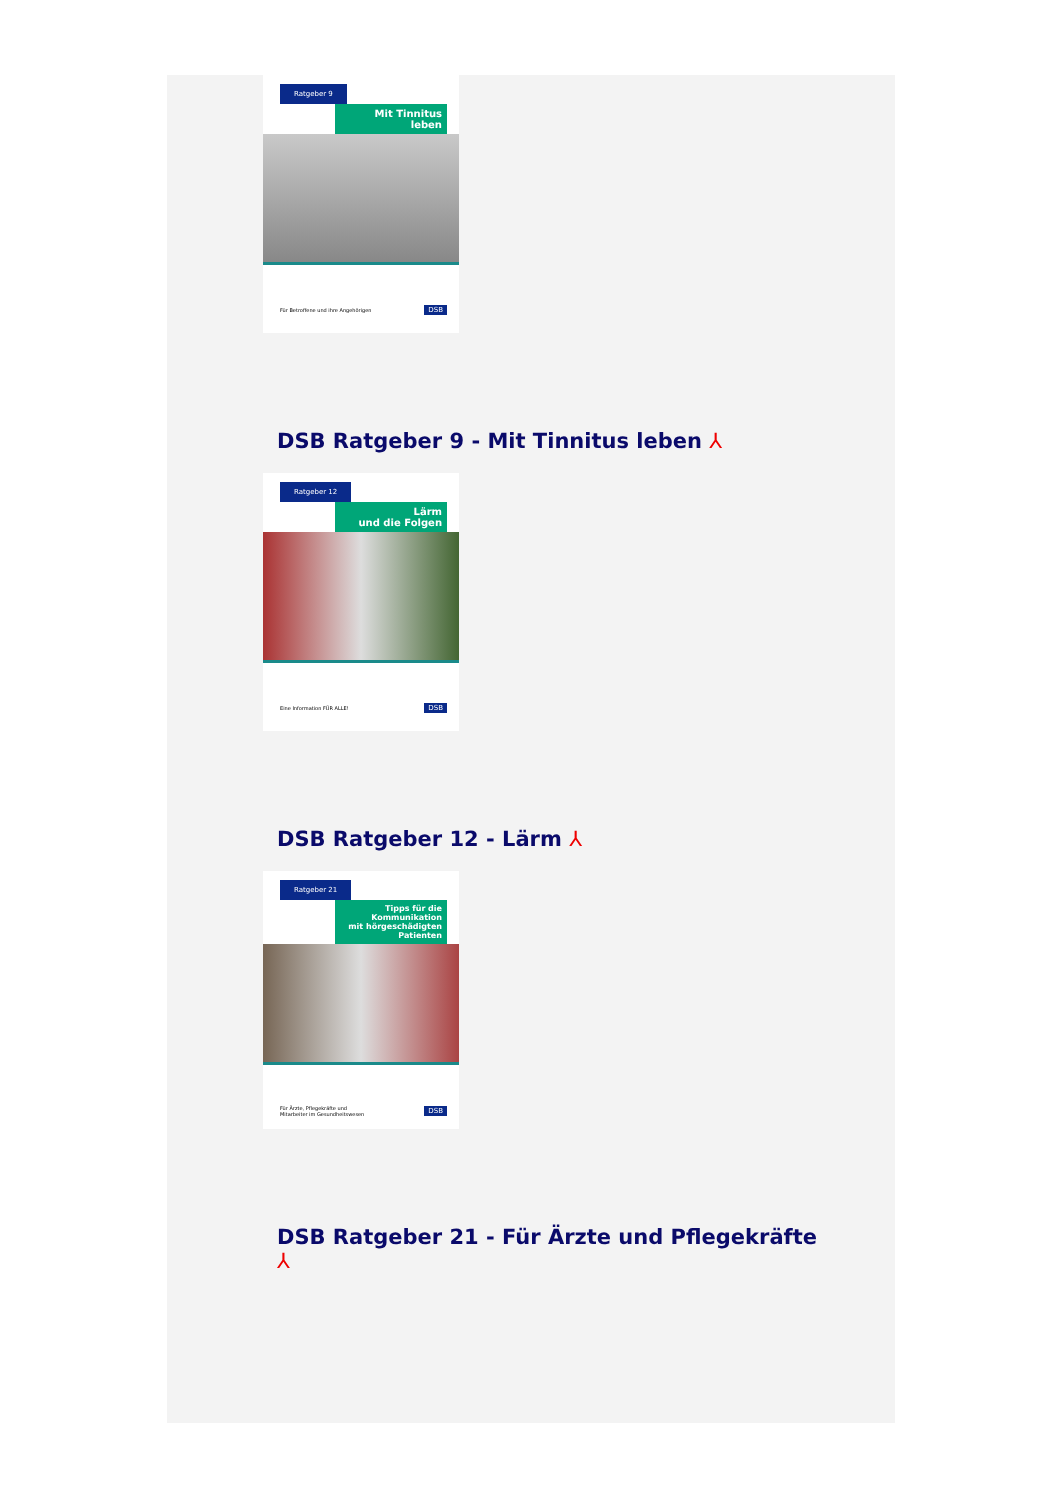Ratgeber 9
Mit Tinnitus
leben
Für Betroffene und ihre Angehörigen DSB
DSB Ratgeber 9 - Mit Tinnitus leben ⅄
Ratgeber 12
Lärm
und die Folgen
Eine Information FÜR ALLE! DSB
DSB Ratgeber 12 - Lärm ⅄
Ratgeber 21
Tipps für die
Kommunikation
mit hörgeschädigten
Patienten
Für Ärzte, Pflegekräfte und
Mitarbeiter im Gesundheitswesen DSB
DSB Ratgeber 21 - Für Ärzte und Pflegekräfte
⅄